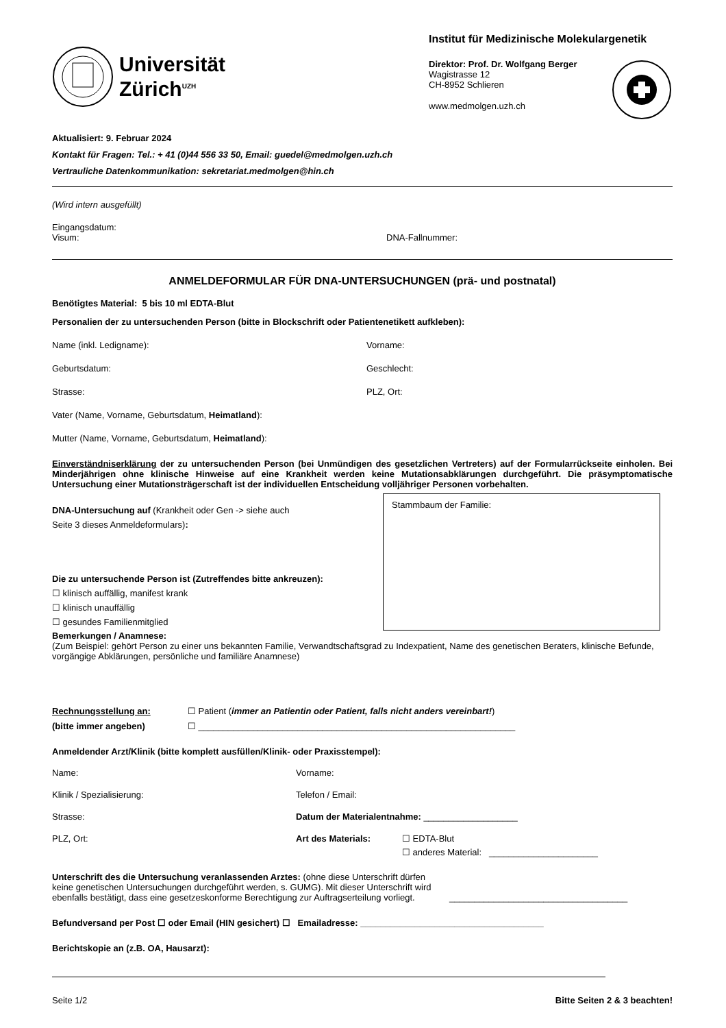Universität
Zürich<sup>UZH</sup>
Institut für Medizinische Molekulargenetik
Direktor: Prof. Dr. Wolfgang Berger
Wagistrasse 12
CH-8952 Schlieren
www.medmolgen.uzh.ch
Aktualisiert: 9. Februar 2024
Kontakt für Fragen: Tel.: + 41 (0)44 556 33 50, Email: guedel@medmolgen.uzh.ch
Vertrauliche Datenkommunikation: sekretariat.medmolgen@hin.ch
(Wird intern ausgefüllt)
Eingangsdatum:
Visum: DNA-Fallnummer:
ANMELDEFORMULAR FÜR DNA-UNTERSUCHUNGEN (prä- und postnatal)
Benötigtes Material: 5 bis 10 ml EDTA-Blut
Personalien der zu untersuchenden Person (bitte in Blockschrift oder Patientenetikett aufkleben):
Name (inkl. Ledigname): Vorname:
Geburtsdatum: Geschlecht:
Strasse: PLZ, Ort:
Vater (Name, Vorname, Geburtsdatum, Heimatland):
Mutter (Name, Vorname, Geburtsdatum, Heimatland):
Einverständniserklärung der zu untersuchenden Person (bei Unmündigen des gesetzlichen Vertreters) auf der Formularrückseite einholen. Bei Minderjährigen ohne klinische Hinweise auf eine Krankheit werden keine Mutationsabklärungen durchgeführt. Die präsymptomatische Untersuchung einer Mutationsträgerschaft ist der individuellen Entscheidung volljähriger Personen vorbehalten.
DNA-Untersuchung auf (Krankheit oder Gen -> siehe auch
Seite 3 dieses Anmeldeformulars):
Die zu untersuchende Person ist (Zutreffendes bitte ankreuzen):
☐ klinisch auffällig, manifest krank
☐ klinisch unauffällig
☐ gesundes Familienmitglied
Stammbaum der Familie:
Bemerkungen / Anamnese:
(Zum Beispiel: gehört Person zu einer uns bekannten Familie, Verwandtschaftsgrad zu Indexpatient, Name des genetischen Beraters, klinische Befunde, vorgängige Abklärungen, persönliche und familiäre Anamnese)
Rechnungsstellung an: ☐ Patient (immer an Patientin oder Patient, falls nicht anders vereinbart!)
(bitte immer angeben) ☐ ________________________________________________________________
Anmeldender Arzt/Klinik (bitte komplett ausfüllen/Klinik- oder Praxisstempel):
Name: Vorname:
Klinik / Spezialisierung: Telefon / Email:
Strasse: Datum der Materialentnahme: ___________________
PLZ, Ort: Art des Materials: ☐ EDTA-Blut
☐ anderes Material: ______________________
Unterschrift des die Untersuchung veranlassenden Arztes: (ohne diese Unterschrift dürfen keine genetischen Untersuchungen durchgeführt werden, s. GUMG). Mit dieser Unterschrift wird ebenfalls bestätigt, dass eine gesetzeskonforme Berechtigung zur Auftragserteilung vorliegt.
____________________________________
Befundversand per Post ☐ oder Email (HIN gesichert) ☐ Emailadresse: _____________________________________
Berichtskopie an (z.B. OA, Hausarzt):
Seite 1/2 Bitte Seiten 2 & 3 beachten!